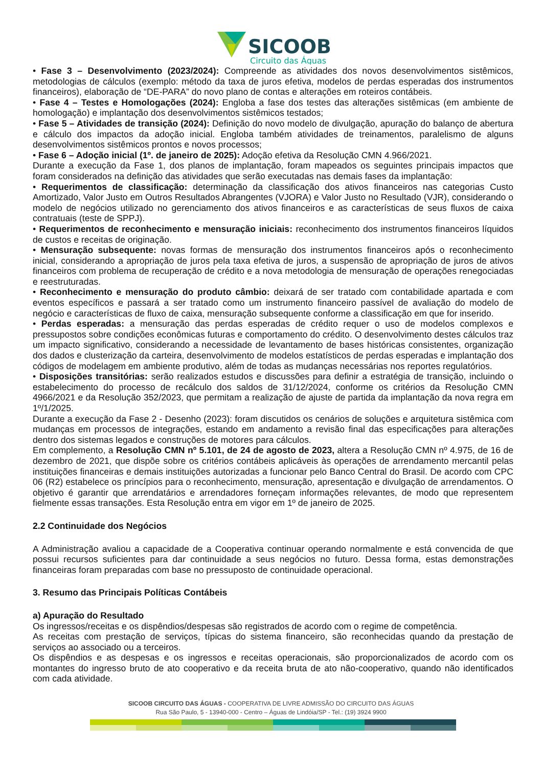SICOOB
Circuito das Águas
• Fase 3 – Desenvolvimento (2023/2024): Compreende as atividades dos novos desenvolvimentos sistêmicos, metodologias de cálculos (exemplo: método da taxa de juros efetiva, modelos de perdas esperadas dos instrumentos financeiros), elaboração de “DE-PARA” do novo plano de contas e alterações em roteiros contábeis.
• Fase 4 – Testes e Homologações (2024): Engloba a fase dos testes das alterações sistêmicas (em ambiente de homologação) e implantação dos desenvolvimentos sistêmicos testados;
• Fase 5 – Atividades de transição (2024): Definição do novo modelo de divulgação, apuração do balanço de abertura e cálculo dos impactos da adoção inicial. Engloba também atividades de treinamentos, paralelismo de alguns desenvolvimentos sistêmicos prontos e novos processos;
• Fase 6 – Adoção inicial (1º. de janeiro de 2025): Adoção efetiva da Resolução CMN 4.966/2021.
Durante a execução da Fase 1, dos planos de implantação, foram mapeados os seguintes principais impactos que foram considerados na definição das atividades que serão executadas nas demais fases da implantação:
• Requerimentos de classificação: determinação da classificação dos ativos financeiros nas categorias Custo Amortizado, Valor Justo em Outros Resultados Abrangentes (VJORA) e Valor Justo no Resultado (VJR), considerando o modelo de negócios utilizado no gerenciamento dos ativos financeiros e as características de seus fluxos de caixa contratuais (teste de SPPJ).
• Requerimentos de reconhecimento e mensuração iniciais: reconhecimento dos instrumentos financeiros líquidos de custos e receitas de originação.
• Mensuração subsequente: novas formas de mensuração dos instrumentos financeiros após o reconhecimento inicial, considerando a apropriação de juros pela taxa efetiva de juros, a suspensão de apropriação de juros de ativos financeiros com problema de recuperação de crédito e a nova metodologia de mensuração de operações renegociadas e reestruturadas.
• Reconhecimento e mensuração do produto câmbio: deixará de ser tratado com contabilidade apartada e com eventos específicos e passará a ser tratado como um instrumento financeiro passível de avaliação do modelo de negócio e características de fluxo de caixa, mensuração subsequente conforme a classificação em que for inserido.
• Perdas esperadas: a mensuração das perdas esperadas de crédito requer o uso de modelos complexos e pressupostos sobre condições econômicas futuras e comportamento do crédito. O desenvolvimento destes cálculos traz um impacto significativo, considerando a necessidade de levantamento de bases históricas consistentes, organização dos dados e clusterização da carteira, desenvolvimento de modelos estatísticos de perdas esperadas e implantação dos códigos de modelagem em ambiente produtivo, além de todas as mudanças necessárias nos reportes regulatórios.
• Disposições transitórias: serão realizados estudos e discussões para definir a estratégia de transição, incluindo o estabelecimento do processo de recálculo dos saldos de 31/12/2024, conforme os critérios da Resolução CMN 4966/2021 e da Resolução 352/2023, que permitam a realização de ajuste de partida da implantação da nova regra em 1º/1/2025.
Durante a execução da Fase 2 - Desenho (2023): foram discutidos os cenários de soluções e arquitetura sistêmica com mudanças em processos de integrações, estando em andamento a revisão final das especificações para alterações dentro dos sistemas legados e construções de motores para cálculos.
Em complemento, a Resolução CMN nº 5.101, de 24 de agosto de 2023, altera a Resolução CMN nº 4.975, de 16 de dezembro de 2021, que dispõe sobre os critérios contábeis aplicáveis às operações de arrendamento mercantil pelas instituições financeiras e demais instituições autorizadas a funcionar pelo Banco Central do Brasil. De acordo com CPC 06 (R2) estabelece os princípios para o reconhecimento, mensuração, apresentação e divulgação de arrendamentos. O objetivo é garantir que arrendatários e arrendadores forneçam informações relevantes, de modo que representem fielmente essas transações. Esta Resolução entra em vigor em 1º de janeiro de 2025.
2.2 Continuidade dos Negócios
A Administração avaliou a capacidade de a Cooperativa continuar operando normalmente e está convencida de que possui recursos suficientes para dar continuidade a seus negócios no futuro. Dessa forma, estas demonstrações financeiras foram preparadas com base no pressuposto de continuidade operacional.
3. Resumo das Principais Políticas Contábeis
a) Apuração do Resultado
Os ingressos/receitas e os dispêndios/despesas são registrados de acordo com o regime de competência.
As receitas com prestação de serviços, típicas do sistema financeiro, são reconhecidas quando da prestação de serviços ao associado ou a terceiros.
Os dispêndios e as despesas e os ingressos e receitas operacionais, são proporcionalizados de acordo com os montantes do ingresso bruto de ato cooperativo e da receita bruta de ato não-cooperativo, quando não identificados com cada atividade.
SICOOB CIRCUITO DAS ÁGUAS - COOPERATIVA DE LIVRE ADMISSÃO DO CIRCUITO DAS ÁGUAS
Rua São Paulo, 5 - 13940-000 - Centro – Águas de Lindóia/SP - Tel.: (19) 3924 9900